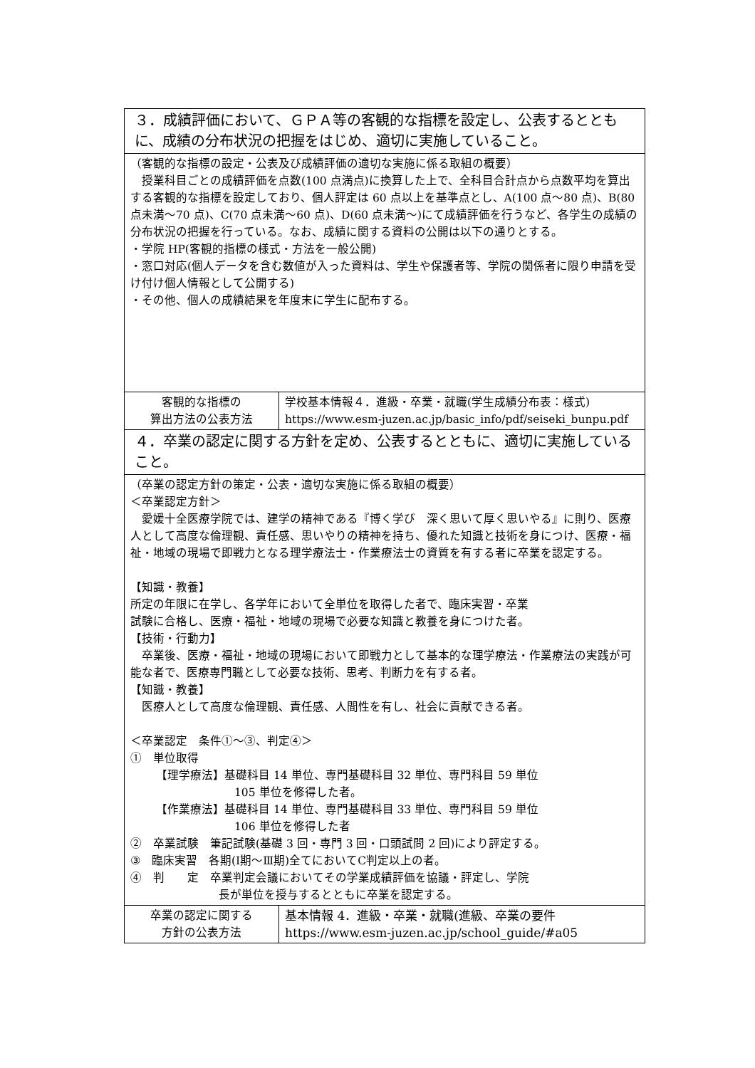| ３．成績評価において、ＧＰＡ等の客観的な指標を設定し、公表するとともに、成績の分布状況の把握をはじめ、適切に実施していること。 | |
| （客観的な指標の設定・公表及び成績評価の適切な実施に係る取組の概要） 授業科目ごとの成績評価を点数(100 点満点)に換算した上で、全科目合計点から点数平均を算出する客観的な指標を設定しており、個人評定は 60 点以上を基準点とし、A(100 点～80 点)、B(80 点未満～70 点)、C(70 点未満～60 点)、D(60 点未満～)にて成績評価を行うなど、各学生の成績の分布状況の把握を行っている。なお、成績に関する資料の公開は以下の通りとする。 ・学院 HP(客観的指標の様式・方法を一般公開) ・窓口対応(個人データを含む数値が入った資料は、学生や保護者等、学院の関係者に限り申請を受け付け個人情報として公開する) ・その他、個人の成績結果を年度末に学生に配布する。 | |
| 客観的な指標の 算出方法の公表方法 | 学校基本情報４．進級・卒業・就職(学生成績分布表：様式) https://www.esm-juzen.ac.jp/basic_info/pdf/seiseki_bunpu.pdf |
| ４．卒業の認定に関する方針を定め、公表するとともに、適切に実施していること。 | |
| （卒業の認定方針の策定・公表・適切な実施に係る取組の概要） ＜卒業認定方針＞ 愛媛十全医療学院では、建学の精神である『博く学び 深く思いて厚く思いやる』に則り、医療人として高度な倫理観、責任感、思いやりの精神を持ち、優れた知識と技術を身につけ、医療・福祉・地域の現場で即戦力となる理学療法士・作業療法士の資質を有する者に卒業を認定する。 【知識・教養】 所定の年限に在学し、各学年において全単位を取得した者で、臨床実習・卒業 試験に合格し、医療・福祉・地域の現場で必要な知識と教養を身につけた者。 【技術・行動力】 卒業後、医療・福祉・地域の現場において即戦力として基本的な理学療法・作業療法の実践が可能な者で、医療専門職として必要な技術、思考、判断力を有する者。 【知識・教養】 医療人として高度な倫理観、責任感、人間性を有し、社会に貢献できる者。 ＜卒業認定 条件①～③、判定④＞ ① 単位取得 【理学療法】基礎科目 14 単位、専門基礎科目 32 単位、専門科目 59 単位 105 単位を修得した者。 【作業療法】基礎科目 14 単位、専門基礎科目 33 単位、専門科目 59 単位 106 単位を修得した者 ② 卒業試験 筆記試験(基礎 3 回・専門 3 回・口頭試問 2 回)により評定する。 ③ 臨床実習 各期(Ⅰ期～Ⅲ期)全てにおいてC判定以上の者。 ④ 判 定 卒業判定会議においてその学業成績評価を協議・評定し、学院 長が単位を授与するとともに卒業を認定する。 | |
| 卒業の認定に関する 方針の公表方法 | 基本情報 4．進級・卒業・就職(進級、卒業の要件 https://www.esm-juzen.ac.jp/school_guide/#a05 |